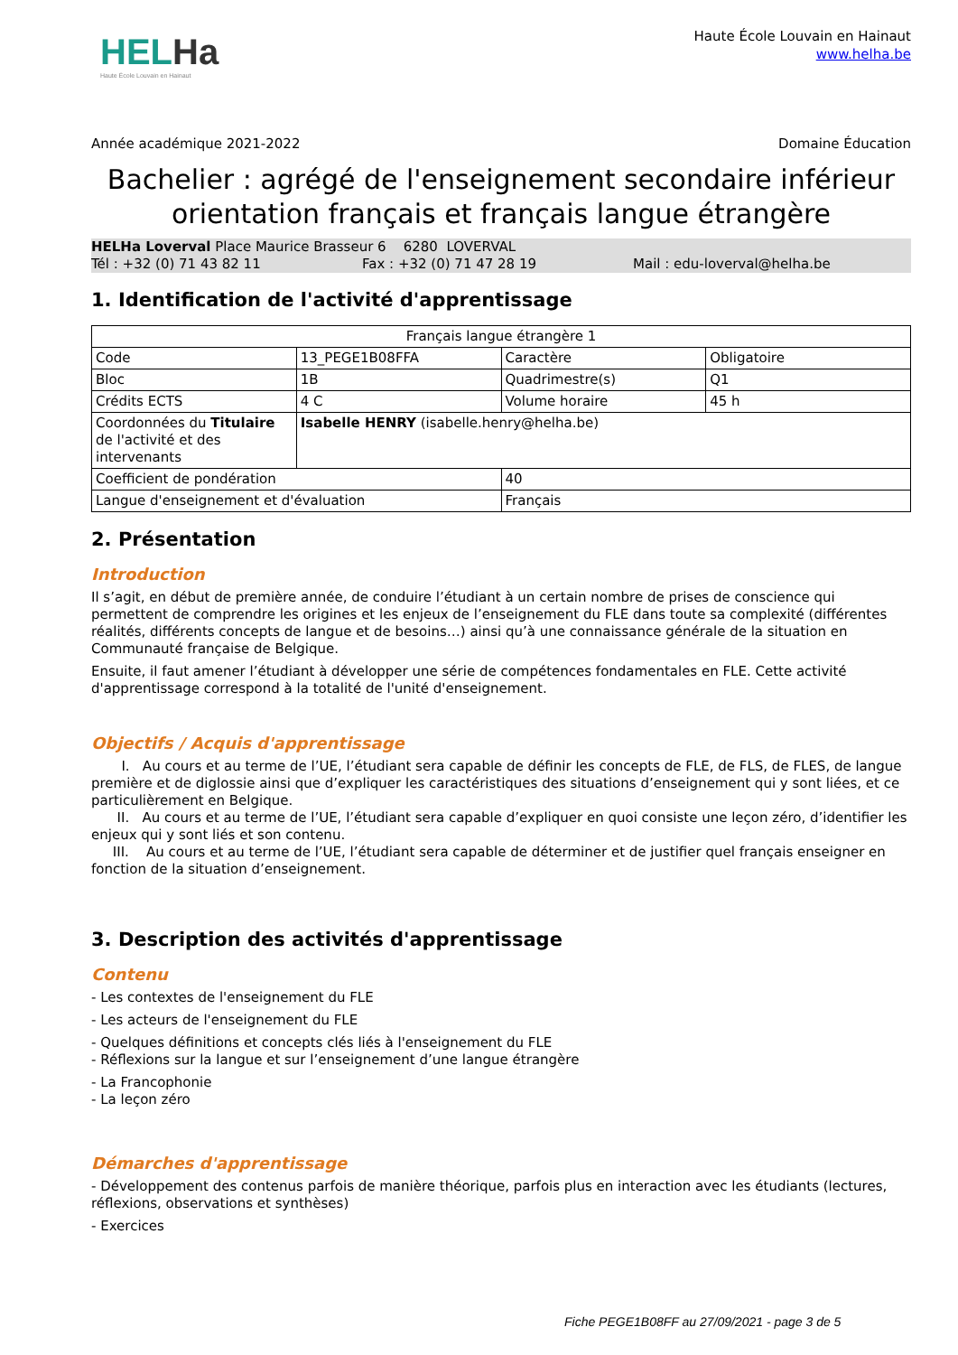HELHa
Haute École Louvain en Hainaut
Haute École Louvain en Hainaut
www.helha.be
Année académique 2021-2022 Domaine Éducation
Bachelier : agrégé de l'enseignement secondaire inférieur orientation français et français langue étrangère
HELHa Loverval Place Maurice Brasseur 6 6280 LOVERVAL
Tél : +32 (0) 71 43 82 11 Fax : +32 (0) 71 47 28 19 Mail : edu-loverval@helha.be
1. Identification de l'activité d'apprentissage
| Français langue étrangère 1 | | | |
| Code | 13_PEGE1B08FFA | Caractère | Obligatoire |
| Bloc | 1B | Quadrimestre(s) | Q1 |
| Crédits ECTS | 4 C | Volume horaire | 45 h |
| Coordonnées du Titulaire de l'activité et des intervenants | Isabelle HENRY (isabelle.henry@helha.be) | | |
| Coefficient de pondération | | 40 | |
| Langue d'enseignement et d'évaluation | | Français | |
2. Présentation
Introduction
Il s’agit, en début de première année, de conduire l’étudiant à un certain nombre de prises de conscience qui permettent de comprendre les origines et les enjeux de l’enseignement du FLE dans toute sa complexité (différentes réalités, différents concepts de langue et de besoins…) ainsi qu’à une connaissance générale de la situation en Communauté française de Belgique.
Ensuite, il faut amener l’étudiant à développer une série de compétences fondamentales en FLE. Cette activité d'apprentissage correspond à la totalité de l'unité d'enseignement.
Objectifs / Acquis d'apprentissage
I. Au cours et au terme de l’UE, l’étudiant sera capable de définir les concepts de FLE, de FLS, de FLES, de langue première et de diglossie ainsi que d’expliquer les caractéristiques des situations d’enseignement qui y sont liées, et ce particulièrement en Belgique.
II. Au cours et au terme de l’UE, l’étudiant sera capable d’expliquer en quoi consiste une leçon zéro, d’identifier les enjeux qui y sont liés et son contenu.
III. Au cours et au terme de l’UE, l’étudiant sera capable de déterminer et de justifier quel français enseigner en fonction de la situation d’enseignement.
3. Description des activités d'apprentissage
Contenu
- Les contextes de l'enseignement du FLE
- Les acteurs de l'enseignement du FLE
- Quelques définitions et concepts clés liés à l'enseignement du FLE
- Réflexions sur la langue et sur l’enseignement d’une langue étrangère
- La Francophonie
- La leçon zéro
Démarches d'apprentissage
- Développement des contenus parfois de manière théorique, parfois plus en interaction avec les étudiants (lectures, réflexions, observations et synthèses)
- Exercices
Fiche PEGE1B08FF au 27/09/2021 - page 3 de 5